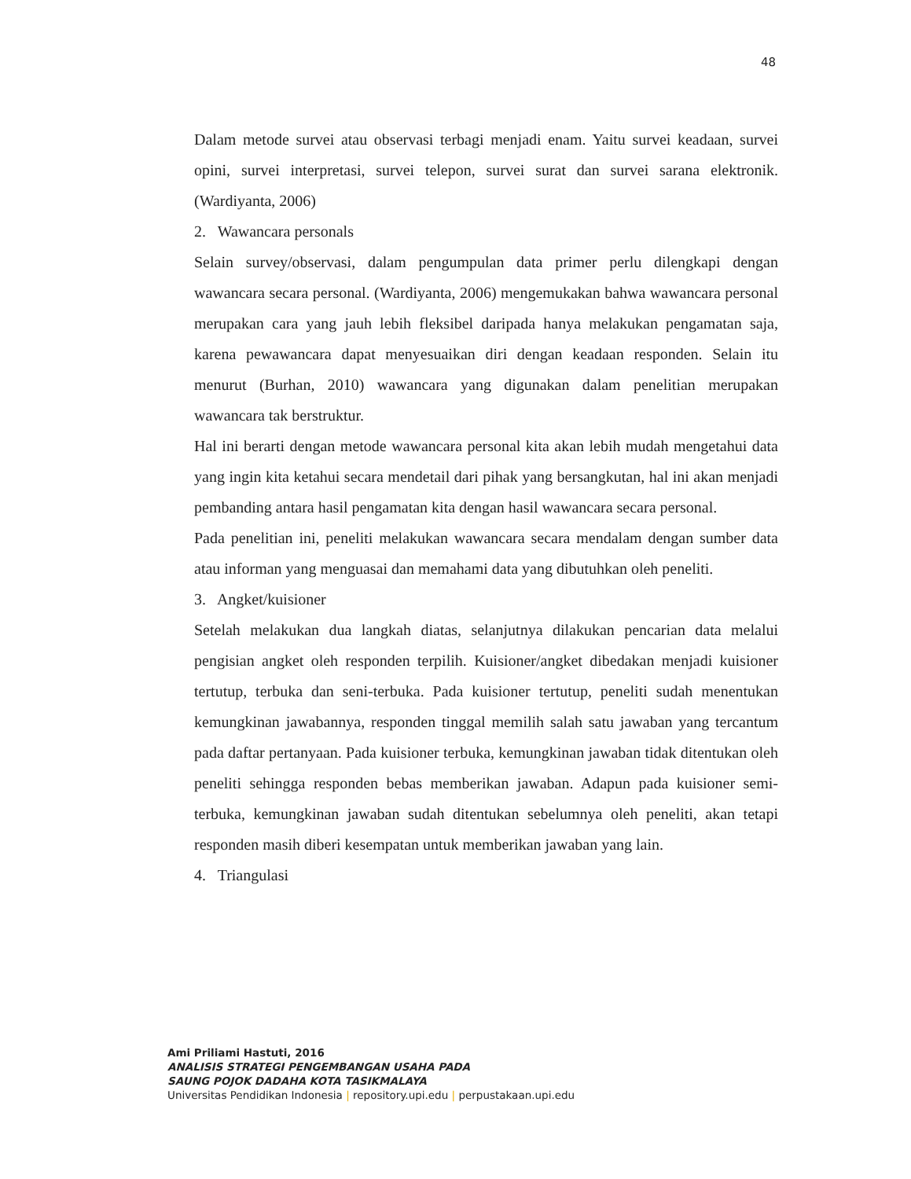48
Dalam metode survei atau observasi terbagi menjadi enam. Yaitu survei keadaan, survei opini, survei interpretasi, survei telepon, survei surat dan survei sarana elektronik. (Wardiyanta, 2006)
2. Wawancara personals
Selain survey/observasi, dalam pengumpulan data primer perlu dilengkapi dengan wawancara secara personal. (Wardiyanta, 2006) mengemukakan bahwa wawancara personal merupakan cara yang jauh lebih fleksibel daripada hanya melakukan pengamatan saja, karena pewawancara dapat menyesuaikan diri dengan keadaan responden. Selain itu menurut (Burhan, 2010) wawancara yang digunakan dalam penelitian merupakan wawancara tak berstruktur.
Hal ini berarti dengan metode wawancara personal kita akan lebih mudah mengetahui data yang ingin kita ketahui secara mendetail dari pihak yang bersangkutan, hal ini akan menjadi pembanding antara hasil pengamatan kita dengan hasil wawancara secara personal.
Pada penelitian ini, peneliti melakukan wawancara secara mendalam dengan sumber data atau informan yang menguasai dan memahami data yang dibutuhkan oleh peneliti.
3. Angket/kuisioner
Setelah melakukan dua langkah diatas, selanjutnya dilakukan pencarian data melalui pengisian angket oleh responden terpilih. Kuisioner/angket dibedakan menjadi kuisioner tertutup, terbuka dan seni-terbuka. Pada kuisioner tertutup, peneliti sudah menentukan kemungkinan jawabannya, responden tinggal memilih salah satu jawaban yang tercantum pada daftar pertanyaan. Pada kuisioner terbuka, kemungkinan jawaban tidak ditentukan oleh peneliti sehingga responden bebas memberikan jawaban. Adapun pada kuisioner semi-terbuka, kemungkinan jawaban sudah ditentukan sebelumnya oleh peneliti, akan tetapi responden masih diberi kesempatan untuk memberikan jawaban yang lain.
4. Triangulasi
Ami Priliami Hastuti, 2016
ANALISIS STRATEGI PENGEMBANGAN USAHA PADA
SAUNG POJOK DADAHA KOTA TASIKMALAYA
Universitas Pendidikan Indonesia | repository.upi.edu | perpustakaan.upi.edu